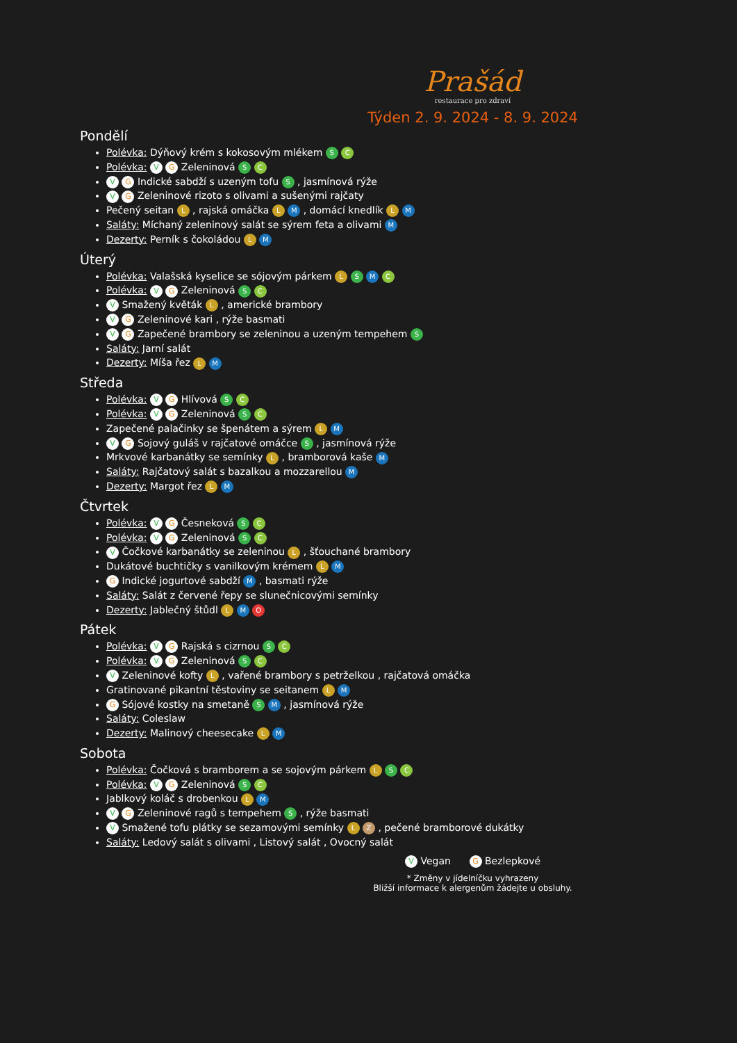Prašád
restaurace pro zdraví
Týden 2. 9. 2024 - 8. 9. 2024
Pondělí
Polévka: Dýňový krém s kokosovým mlékem S C
Polévka: V G Zeleninová S C
V G Indické sabdží s uzeným tofu S , jasmínová rýže
V G Zeleninové rizoto s olivami a sušenými rajčaty
Pečený seitan L , rajská omáčka L M , domácí knedlík L M
Saláty: Míchaný zeleninový salát se sýrem feta a olivami M
Dezerty: Perník s čokoládou L M
Úterý
Polévka: Valašská kyselice se sójovým párkem L S M C
Polévka: V G Zeleninová S C
V Smažený květák L , americké brambory
V G Zeleninové kari , rýže basmati
V G Zapečené brambory se zeleninou a uzeným tempehem S
Saláty: Jarní salát
Dezerty: Míša řez L M
Středa
Polévka: V G Hlívová S C
Polévka: V G Zeleninová S C
Zapečené palačinky se špenátem a sýrem L M
V G Sojový guláš v rajčatové omáčce S , jasmínová rýže
Mrkvové karbanátky se semínky L , bramborová kaše M
Saláty: Rajčatový salát s bazalkou a mozzarellou M
Dezerty: Margot řez L M
Čtvrtek
Polévka: V G Česneková S C
Polévka: V G Zeleninová S C
V Čočkové karbanátky se zeleninou L , šťouchané brambory
Dukátové buchtičky s vanilkovým krémem L M
G Indické jogurtové sabdží M , basmati rýže
Saláty: Salát z červené řepy se slunečnicovými semínky
Dezerty: Jablečný štůdl L M O
Pátek
Polévka: V G Rajská s cizrnou S C
Polévka: V G Zeleninová S C
V Zeleninové kofty L , vařené brambory s petrželkou , rajčatová omáčka
Gratinované pikantní těstoviny se seitanem L M
G Sójové kostky na smetaně S M , jasmínová rýže
Saláty: Coleslaw
Dezerty: Malinový cheesecake L M
Sobota
Polévka: Čočková s bramborem a se sojovým párkem L S C
Polévka: V G Zeleninová S C
Jablkový koláč s drobenkou L M
V G Zeleninové ragů s tempehem S , rýže basmati
V Smažené tofu plátky se sezamovými semínky L Z , pečené bramborové dukátky
Saláty: Ledový salát s olivami , Listový salát , Ovocný salát
V Vegan G Bezlepkové
* Změny v jídelníčku vyhrazeny
Bližší informace k alergenům žádejte u obsluhy.